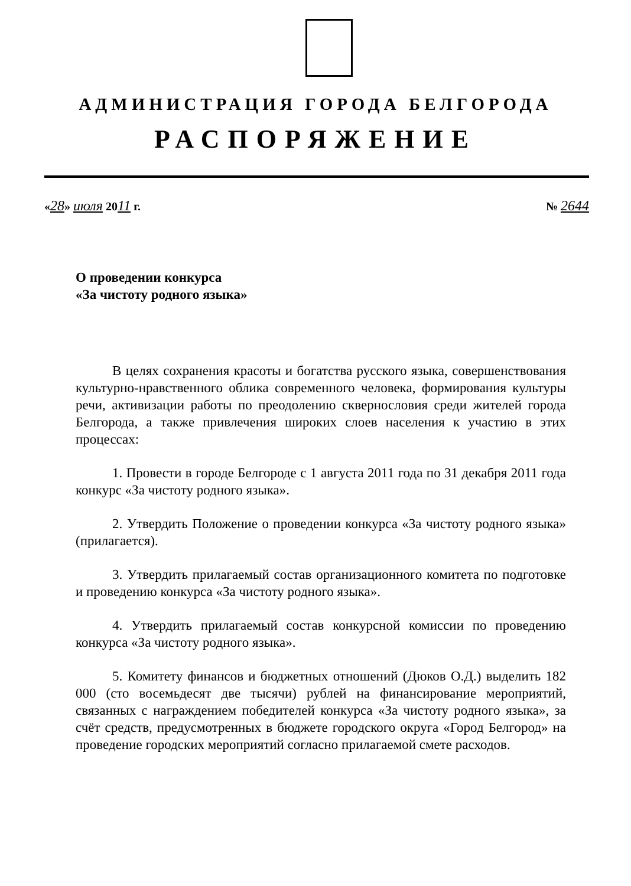АДМИНИСТРАЦИЯ ГОРОДА БЕЛГОРОДА
РАСПОРЯЖЕНИЕ
«28» июля 2011 г. № 2644
О проведении конкурса
«За чистоту родного языка»
В целях сохранения красоты и богатства русского языка, совершенствования культурно-нравственного облика современного человека, формирования культуры речи, активизации работы по преодолению сквернословия среди жителей города Белгорода, а также привлечения широких слоев населения к участию в этих процессах:
1. Провести в городе Белгороде с 1 августа 2011 года по 31 декабря 2011 года конкурс «За чистоту родного языка».
2. Утвердить Положение о проведении конкурса «За чистоту родного языка» (прилагается).
3. Утвердить прилагаемый состав организационного комитета по подготовке и проведению конкурса «За чистоту родного языка».
4. Утвердить прилагаемый состав конкурсной комиссии по проведению конкурса «За чистоту родного языка».
5. Комитету финансов и бюджетных отношений (Дюков О.Д.) выделить 182 000 (сто восемьдесят две тысячи) рублей на финансирование мероприятий, связанных с награждением победителей конкурса «За чистоту родного языка», за счёт средств, предусмотренных в бюджете городского округа «Город Белгород» на проведение городских мероприятий согласно прилагаемой смете расходов.